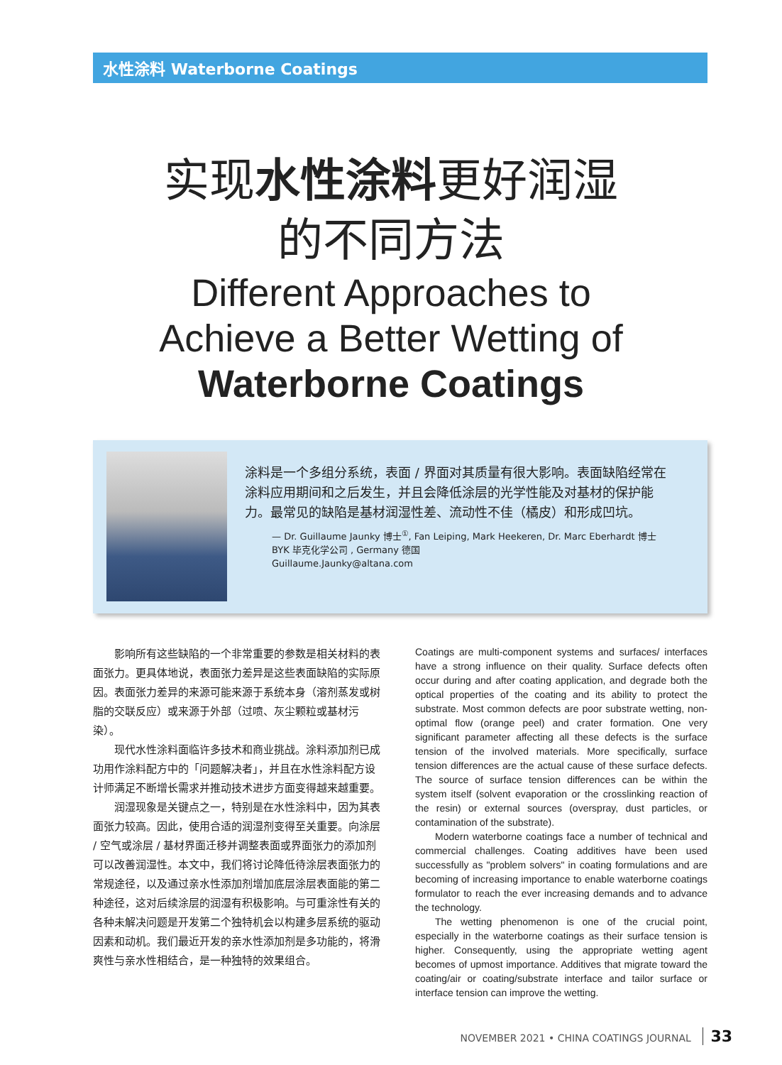水性涂料 Waterborne Coatings
实现水性涂料更好润湿
的不同方法
Different Approaches to
Achieve a Better Wetting of
Waterborne Coatings
涂料是一个多组分系统，表面 / 界面对其质量有很大影响。表面缺陷经常在涂料应用期间和之后发生，并且会降低涂层的光学性能及对基材的保护能力。最常见的缺陷是基材润湿性差、流动性不佳（橘皮）和形成凹坑。
— Dr. Guillaume Jaunky 博士<sup>①</sup>, Fan Leiping, Mark Heekeren, Dr. Marc Eberhardt 博士
BYK 毕克化学公司 , Germany 德国
Guillaume.Jaunky@altana.com
影响所有这些缺陷的一个非常重要的参数是相关材料的表面张力。更具体地说，表面张力差异是这些表面缺陷的实际原因。表面张力差异的来源可能来源于系统本身（溶剂蒸发或树脂的交联反应）或来源于外部（过喷、灰尘颗粒或基材污染）。
现代水性涂料面临许多技术和商业挑战。涂料添加剂已成功用作涂料配方中的「问题解决者」，并且在水性涂料配方设计师满足不断增长需求并推动技术进步方面变得越来越重要。
润湿现象是关键点之一，特别是在水性涂料中，因为其表面张力较高。因此，使用合适的润湿剂变得至关重要。向涂层 / 空气或涂层 / 基材界面迁移并调整表面或界面张力的添加剂可以改善润湿性。本文中，我们将讨论降低待涂层表面张力的常规途径，以及通过亲水性添加剂增加底层涂层表面能的第二种途径，这对后续涂层的润湿有积极影响。与可重涂性有关的各种未解决问题是开发第二个独特机会以构建多层系统的驱动因素和动机。我们最近开发的亲水性添加剂是多功能的，将滑爽性与亲水性相结合，是一种独特的效果组合。
Coatings are multi-component systems and surfaces/ interfaces have a strong influence on their quality. Surface defects often occur during and after coating application, and degrade both the optical properties of the coating and its ability to protect the substrate. Most common defects are poor substrate wetting, non-optimal flow (orange peel) and crater formation. One very significant parameter affecting all these defects is the surface tension of the involved materials. More specifically, surface tension differences are the actual cause of these surface defects. The source of surface tension differences can be within the system itself (solvent evaporation or the crosslinking reaction of the resin) or external sources (overspray, dust particles, or contamination of the substrate).
Modern waterborne coatings face a number of technical and commercial challenges. Coating additives have been used successfully as "problem solvers" in coating formulations and are becoming of increasing importance to enable waterborne coatings formulator to reach the ever increasing demands and to advance the technology.
The wetting phenomenon is one of the crucial point, especially in the waterborne coatings as their surface tension is higher. Consequently, using the appropriate wetting agent becomes of upmost importance. Additives that migrate toward the coating/air or coating/substrate interface and tailor surface or interface tension can improve the wetting.
NOVEMBER 2021 • CHINA COATINGS JOURNAL 33